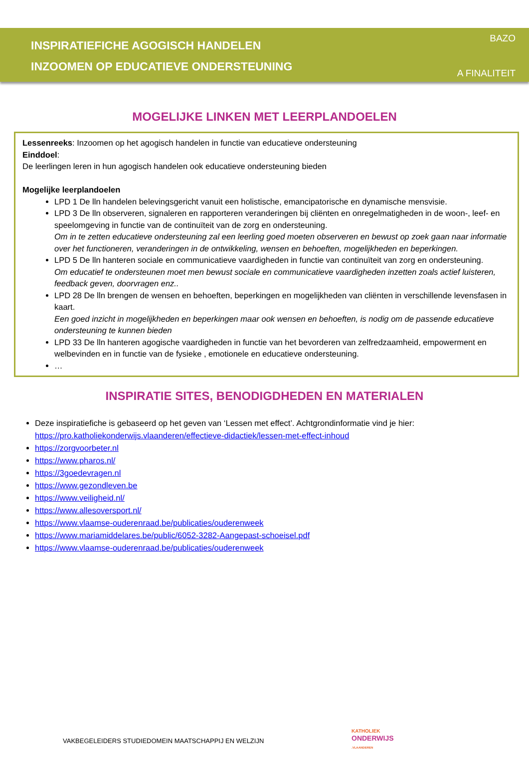INSPIRATIEFICHE AGOGISCH HANDELEN
INZOOMEN OP EDUCATIEVE ONDERSTEUNING
BAZO
A FINALITEIT
MOGELIJKE LINKEN MET LEERPLANDOELEN
Lessenreeks: Inzoomen op het agogisch handelen in functie van educatieve ondersteuning
Einddoel:
De leerlingen leren in hun agogisch handelen ook educatieve ondersteuning bieden
Mogelijke leerplandoelen
LPD 1 De lln handelen belevingsgericht vanuit een holistische, emancipatorische en dynamische mensvisie.
LPD 3 De lln observeren, signaleren en rapporteren veranderingen bij cliënten en onregelmatigheden in de woon-, leef- en speelomgeving in functie van de continuïteit van de zorg en ondersteuning.
Om in te zetten educatieve ondersteuning zal een leerling goed moeten observeren en bewust op zoek gaan naar informatie over het functioneren, veranderingen in de ontwikkeling, wensen en behoeften, mogelijkheden en beperkingen.
LPD 5 De lln hanteren sociale en communicatieve vaardigheden in functie van continuïteit van zorg en ondersteuning.
Om educatief te ondersteunen moet men bewust sociale en communicatieve vaardigheden inzetten zoals actief luisteren, feedback geven, doorvragen enz..
LPD 28 De lln brengen de wensen en behoeften, beperkingen en mogelijkheden van cliënten in verschillende levensfasen in kaart.
Een goed inzicht in mogelijkheden en beperkingen maar ook wensen en behoeften, is nodig om de passende educatieve ondersteuning te kunnen bieden
LPD 33 De lln hanteren agogische vaardigheden in functie van het bevorderen van zelfredzaamheid, empowerment en welbevinden en in functie van de fysieke , emotionele en educatieve ondersteuning.
…
INSPIRATIE SITES, BENODIGDHEDEN EN MATERIALEN
Deze inspiratiefiche is gebaseerd op het geven van ‘Lessen met effect’. Achtgrondinformatie vind je hier: https://pro.katholiekonderwijs.vlaanderen/effectieve-didactiek/lessen-met-effect-inhoud
https://zorgvoorbeter.nl
https://www.pharos.nl/
https://3goedevragen.nl
https://www.gezondleven.be
https://www.veiligheid.nl/
https://www.allesoversport.nl/
https://www.vlaamse-ouderenraad.be/publicaties/ouderenweek
https://www.mariamiddelares.be/public/6052-3282-Aangepast-schoeisel.pdf
https://www.vlaamse-ouderenraad.be/publicaties/ouderenweek
VAKBEGELEIDERS STUDIEDOMEIN MAATSCHAPPIJ EN WELZIJN
KATHOLIEK
ONDERWIJS
.VLAANDEREN